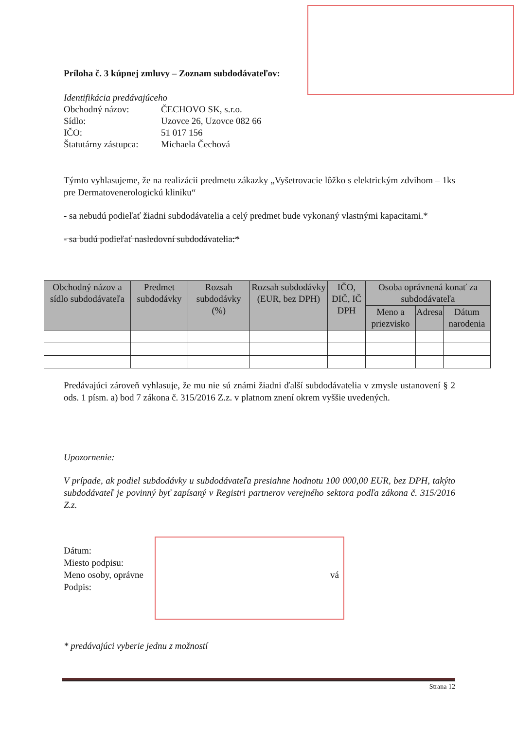Príloha č. 3 kúpnej zmluvy – Zoznam subdodávateľov:
Identifikácia predávajúceho
| Obchodný názov: | ČECHOVO SK, s.r.o. |
| Sídlo: | Uzovce 26, Uzovce 082 66 |
| IČO: | 51 017 156 |
| Štatutárny zástupca: | Michaela Čechová |
Týmto vyhlasujeme, že na realizácii predmetu zákazky „Vyšetrovacie lôžko s elektrickým zdvihom – 1ks pre Dermatovenerologickú kliniku“
- sa nebudú podieľať žiadni subdodávatelia a celý predmet bude vykonaný vlastnými kapacitami.*
- sa budú podieľať nasledovní subdodávatelia:*
| Obchodný názov a sídlo subdodávateľa | Predmet subdodávky | Rozsah subdodávky (%) | Rozsah subdodávky (EUR, bez DPH) | IČO, DIČ, IČ DPH | Osoba oprávnená konať za subdodávateľa | | |
| --- | --- | --- | --- | --- | --- | --- | --- |
| | | | | | Meno a priezvisko | Adresa | Dátum narodenia |
Predávajúci zároveň vyhlasuje, že mu nie sú známi žiadni ďalší subdodávatelia v zmysle ustanovení § 2 ods. 1 písm. a) bod 7 zákona č. 315/2016 Z.z. v platnom znení okrem vyššie uvedených.
Upozornenie:
V prípade, ak podiel subdodávky u subdodávateľa presiahne hodnotu 100 000,00 EUR, bez DPH, takýto subdodávateľ je povinný byť zapísaný v Registri partnerov verejného sektora podľa zákona č. 315/2016 Z.z.
Dátum:
Miesto podpisu:
Meno osoby, oprávne vá
Podpis:
* predávajúci vyberie jednu z možností
Strana 12